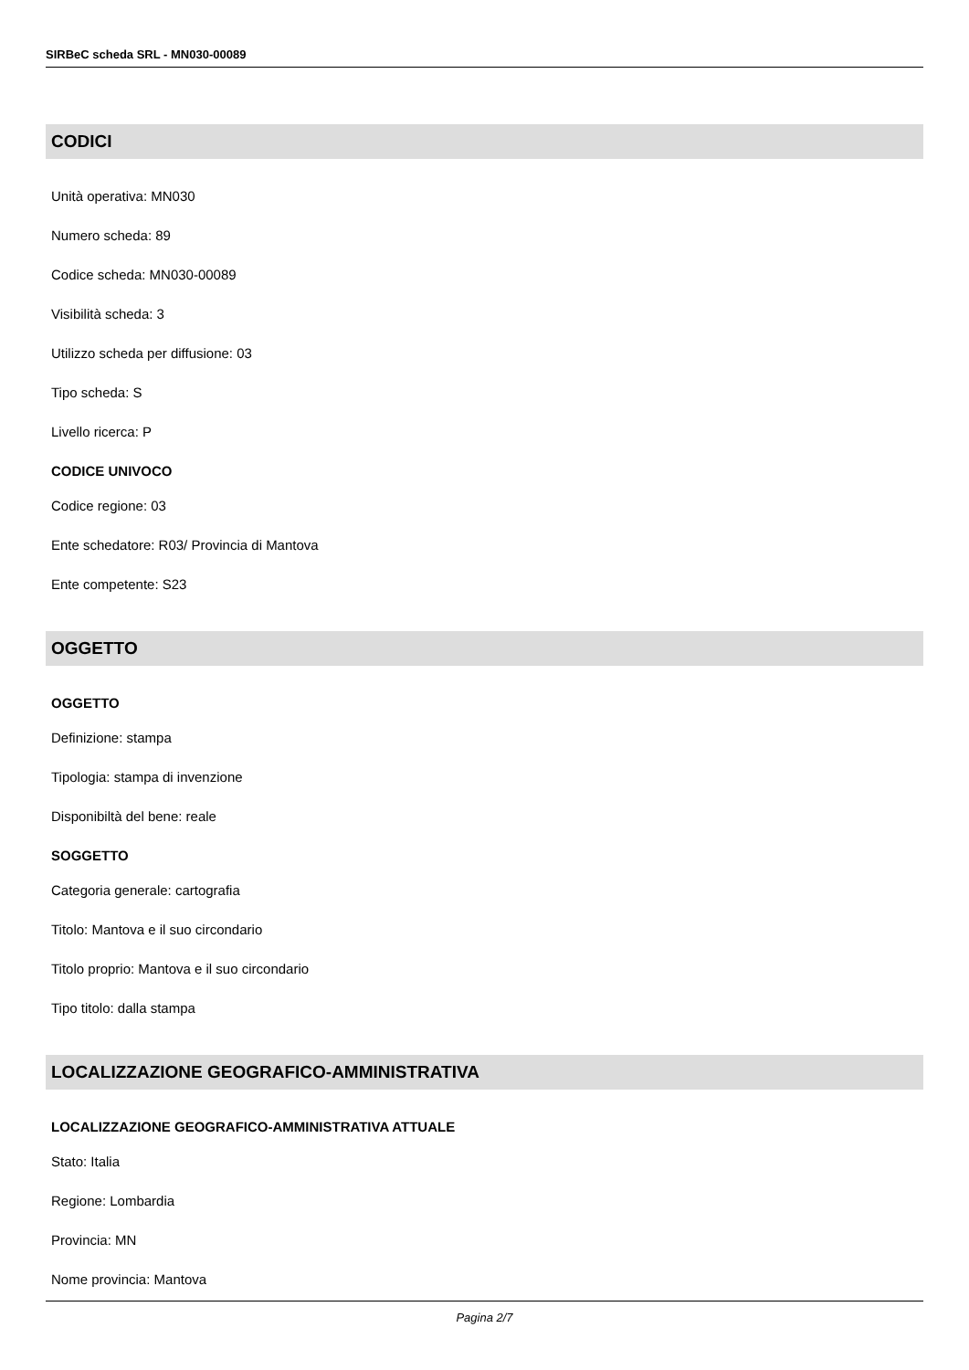SIRBeC scheda SRL - MN030-00089
CODICI
Unità operativa: MN030
Numero scheda: 89
Codice scheda: MN030-00089
Visibilità scheda: 3
Utilizzo scheda per diffusione: 03
Tipo scheda: S
Livello ricerca: P
CODICE UNIVOCO
Codice regione: 03
Ente schedatore: R03/ Provincia di Mantova
Ente competente: S23
OGGETTO
OGGETTO
Definizione: stampa
Tipologia: stampa di invenzione
Disponibiltà del bene: reale
SOGGETTO
Categoria generale: cartografia
Titolo: Mantova e il suo circondario
Titolo proprio: Mantova e il suo circondario
Tipo titolo: dalla stampa
LOCALIZZAZIONE GEOGRAFICO-AMMINISTRATIVA
LOCALIZZAZIONE GEOGRAFICO-AMMINISTRATIVA ATTUALE
Stato: Italia
Regione: Lombardia
Provincia: MN
Nome provincia: Mantova
Pagina 2/7